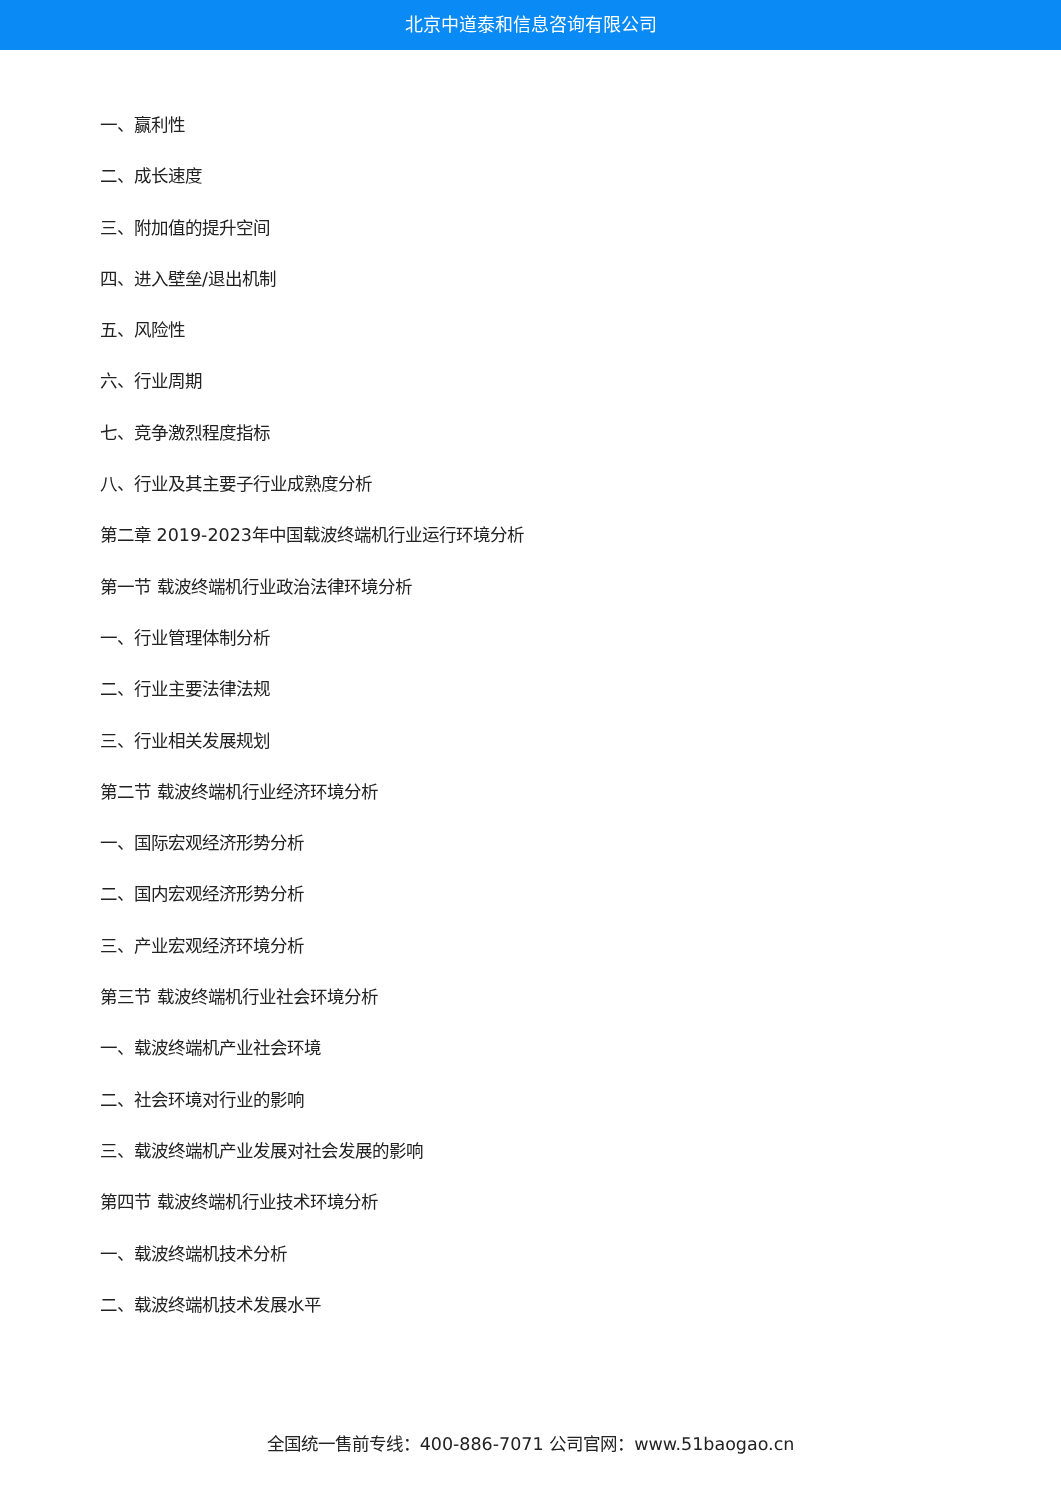北京中道泰和信息咨询有限公司
一、赢利性
二、成长速度
三、附加值的提升空间
四、进入壁垒/退出机制
五、风险性
六、行业周期
七、竞争激烈程度指标
八、行业及其主要子行业成熟度分析
第二章 2019-2023年中国载波终端机行业运行环境分析
第一节 载波终端机行业政治法律环境分析
一、行业管理体制分析
二、行业主要法律法规
三、行业相关发展规划
第二节 载波终端机行业经济环境分析
一、国际宏观经济形势分析
二、国内宏观经济形势分析
三、产业宏观经济环境分析
第三节 载波终端机行业社会环境分析
一、载波终端机产业社会环境
二、社会环境对行业的影响
三、载波终端机产业发展对社会发展的影响
第四节 载波终端机行业技术环境分析
一、载波终端机技术分析
二、载波终端机技术发展水平
全国统一售前专线：400-886-7071 公司官网：www.51baogao.cn